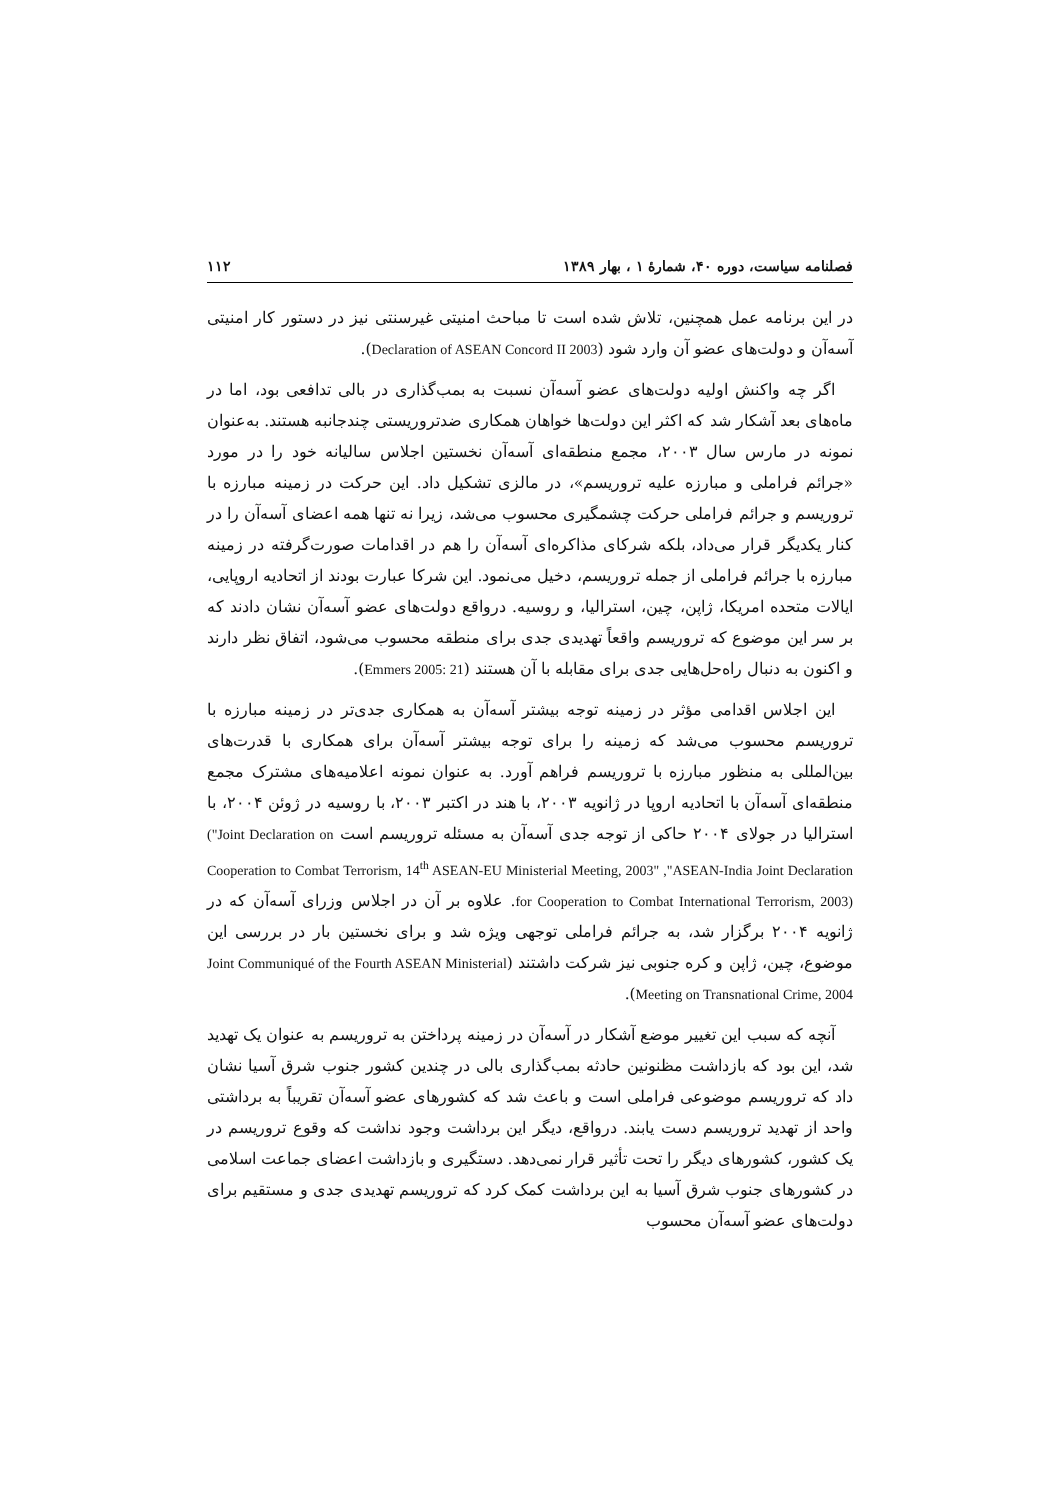فصلنامه سیاست، دوره ۴۰، شمارهٔ ۱ ، بهار ۱۳۸۹ ۱۱۲
در این برنامه عمل همچنین، تلاش شده است تا مباحث امنیتی غیرسنتی نیز در دستور کار امنیتی آسه‌آن و دولت‌های عضو آن وارد شود (Declaration of ASEAN Concord II 2003).
اگر چه واکنش اولیه دولت‌های عضو آسه‌آن نسبت به بمب‌گذاری در بالی تدافعی بود، اما در ماه‌های بعد آشکار شد که اکثر این دولت‌ها خواهان همکاری ضدتروریستی چندجانبه هستند. به‌عنوان نمونه در مارس سال ۲۰۰۳، مجمع منطقه‌ای آسه‌آن نخستین اجلاس سالیانه خود را در مورد «جرائم فراملی و مبارزه علیه تروریسم»، در مالزی تشکیل داد. این حرکت در زمینه مبارزه با تروریسم و جرائم فراملی حرکت چشمگیری محسوب می‌شد، زیرا نه تنها همه اعضای آسه‌آن را در کنار یکدیگر قرار می‌داد، بلکه شرکای مذاکره‌ای آسه‌آن را هم در اقدامات صورت‌گرفته در زمینه مبارزه با جرائم فراملی از جمله تروریسم، دخیل می‌نمود. این شرکا عبارت بودند از اتحادیه اروپایی، ایالات متحده امریکا، ژاپن، چین، استرالیا، و روسیه. درواقع دولت‌های عضو آسه‌آن نشان دادند که بر سر این موضوع که تروریسم واقعاً تهدیدی جدی برای منطقه محسوب می‌شود، اتفاق نظر دارند و اکنون به دنبال راه‌حل‌هایی جدی برای مقابله با آن هستند (Emmers 2005: 21).
این اجلاس اقدامی مؤثر در زمینه توجه بیشتر آسه‌آن به همکاری جدی‌تر در زمینه مبارزه با تروریسم محسوب می‌شد که زمینه را برای توجه بیشتر آسه‌آن برای همکاری با قدرت‌های بین‌المللی به منظور مبارزه با تروریسم فراهم آورد. به عنوان نمونه اعلامیه‌های مشترک مجمع منطقه‌ای آسه‌آن با اتحادیه اروپا در ژانویه ۲۰۰۳، با هند در اکتبر ۲۰۰۳، با روسیه در ژوئن ۲۰۰۴، با استرالیا در جولای ۲۰۰۴ حاکی از توجه جدی آسه‌آن به مسئله تروریسم است ("Joint Declaration on Cooperation to Combat Terrorism, 14<sup>th</sup> ASEAN-EU Ministerial Meeting, 2003" ,"ASEAN-India Joint Declaration for Cooperation to Combat International Terrorism, 2003). علاوه بر آن در اجلاس وزرای آسه‌آن که در ژانویه ۲۰۰۴ برگزار شد، به جرائم فراملی توجهی ویژه شد و برای نخستین بار در بررسی این موضوع، چین، ژاپن و کره جنوبی نیز شرکت داشتند (Joint Communiqué of the Fourth ASEAN Ministerial Meeting on Transnational Crime, 2004).
آنچه که سبب این تغییر موضع آشکار در آسه‌آن در زمینه پرداختن به تروریسم به عنوان یک تهدید شد، این بود که بازداشت مظنونین حادثه بمب‌گذاری بالی در چندین کشور جنوب شرق آسیا نشان داد که تروریسم موضوعی فراملی است و باعث شد که کشورهای عضو آسه‌آن تقریباً به برداشتی واحد از تهدید تروریسم دست یابند. درواقع، دیگر این برداشت وجود نداشت که وقوع تروریسم در یک کشور، کشورهای دیگر را تحت تأثیر قرار نمی‌دهد. دستگیری و بازداشت اعضای جماعت اسلامی در کشورهای جنوب شرق آسیا به این برداشت کمک کرد که تروریسم تهدیدی جدی و مستقیم برای دولت‌های عضو آسه‌آن محسوب